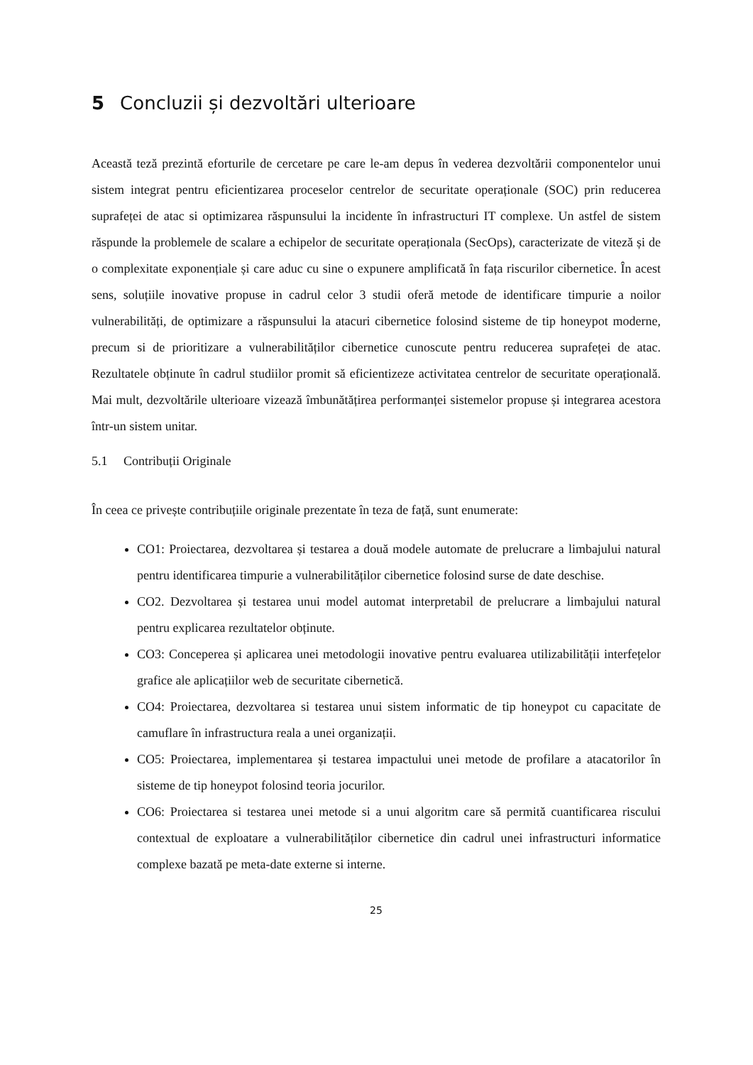5 Concluzii și dezvoltări ulterioare
Această teză prezintă eforturile de cercetare pe care le-am depus în vederea dezvoltării componentelor unui sistem integrat pentru eficientizarea proceselor centrelor de securitate operaționale (SOC) prin reducerea suprafeței de atac si optimizarea răspunsului la incidente în infrastructuri IT complexe. Un astfel de sistem răspunde la problemele de scalare a echipelor de securitate operaționala (SecOps), caracterizate de viteză și de o complexitate exponențiale și care aduc cu sine o expunere amplificată în fața riscurilor cibernetice. În acest sens, soluțiile inovative propuse in cadrul celor 3 studii oferă metode de identificare timpurie a noilor vulnerabilități, de optimizare a răspunsului la atacuri cibernetice folosind sisteme de tip honeypot moderne, precum si de prioritizare a vulnerabilităților cibernetice cunoscute pentru reducerea suprafeței de atac. Rezultatele obținute în cadrul studiilor promit să eficientizeze activitatea centrelor de securitate operațională. Mai mult, dezvoltările ulterioare vizează îmbunătățirea performanței sistemelor propuse și integrarea acestora într-un sistem unitar.
5.1 Contribuții Originale
În ceea ce privește contribuțiile originale prezentate în teza de față, sunt enumerate:
CO1: Proiectarea, dezvoltarea și testarea a două modele automate de prelucrare a limbajului natural pentru identificarea timpurie a vulnerabilităților cibernetice folosind surse de date deschise.
CO2. Dezvoltarea și testarea unui model automat interpretabil de prelucrare a limbajului natural pentru explicarea rezultatelor obținute.
CO3: Conceperea și aplicarea unei metodologii inovative pentru evaluarea utilizabilității interfețelor grafice ale aplicațiilor web de securitate cibernetică.
CO4: Proiectarea, dezvoltarea si testarea unui sistem informatic de tip honeypot cu capacitate de camuflare în infrastructura reala a unei organizații.
CO5: Proiectarea, implementarea și testarea impactului unei metode de profilare a atacatorilor în sisteme de tip honeypot folosind teoria jocurilor.
CO6: Proiectarea si testarea unei metode si a unui algoritm care să permită cuantificarea riscului contextual de exploatare a vulnerabilităților cibernetice din cadrul unei infrastructuri informatice complexe bazată pe meta-date externe si interne.
25